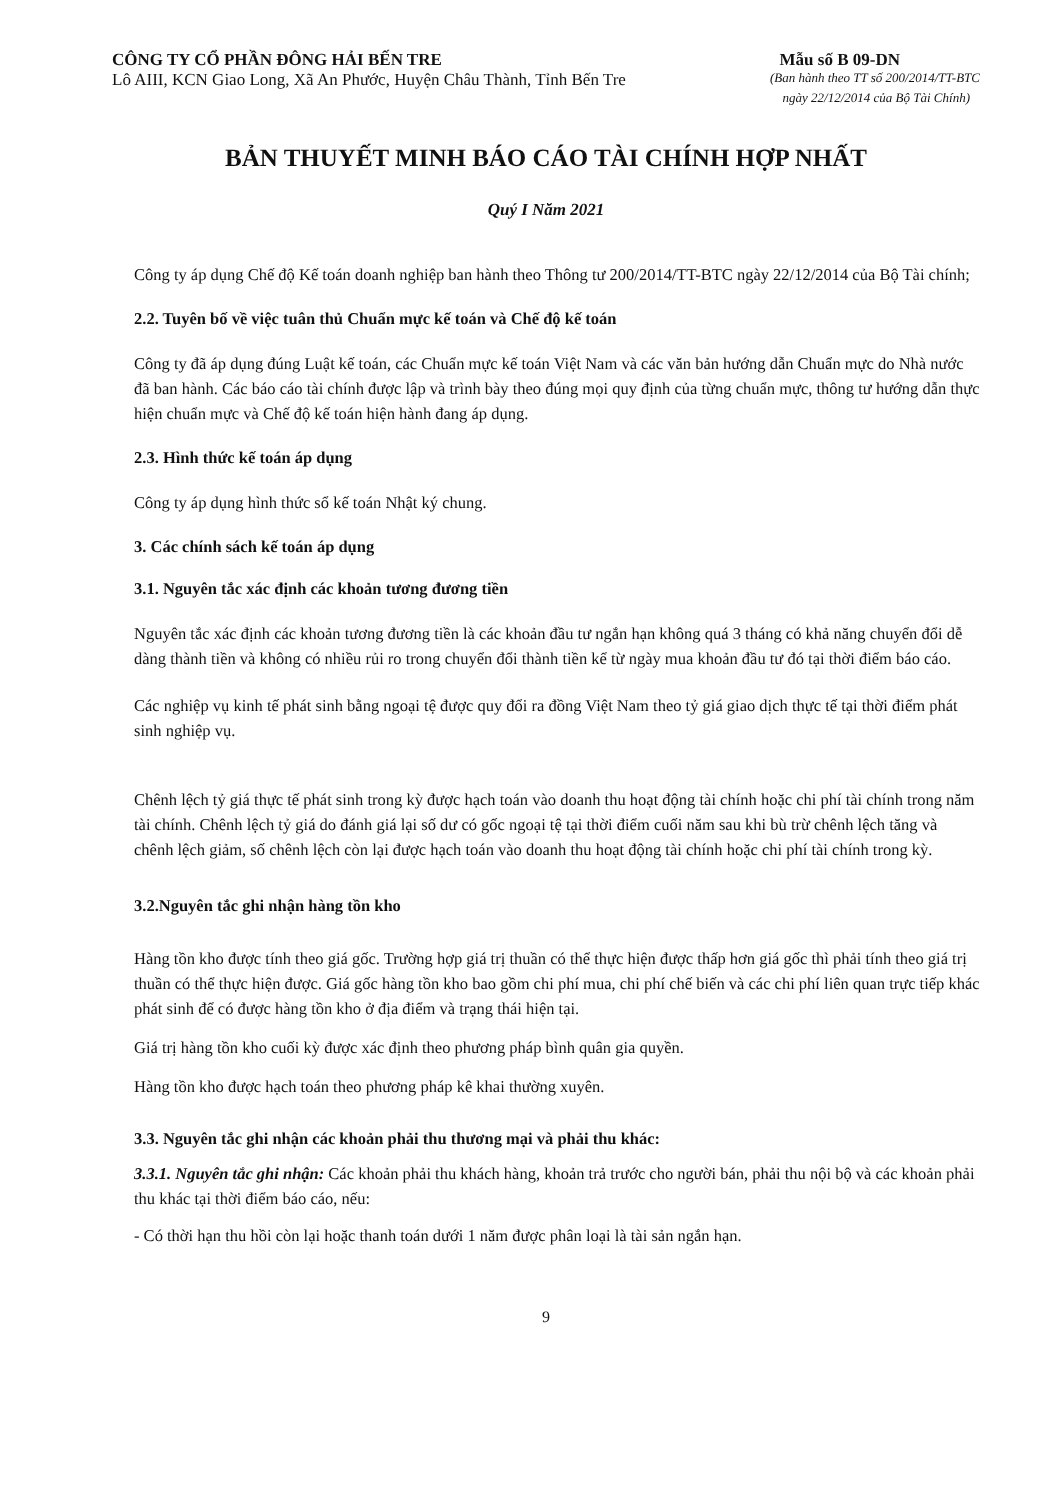CÔNG TY CỔ PHẦN ĐÔNG HẢI BẾN TRE
Mẫu số B 09-DN
Lô AIII, KCN Giao Long, Xã An Phước, Huyện Châu Thành, Tỉnh Bến Tre
(Ban hành theo TT số 200/2014/TT-BTC
ngày 22/12/2014 của Bộ Tài Chính)
BẢN THUYẾT MINH BÁO CÁO TÀI CHÍNH HỢP NHẤT
Quý I Năm 2021
Công ty áp dụng Chế độ Kế toán doanh nghiệp ban hành theo Thông tư 200/2014/TT-BTC ngày 22/12/2014 của Bộ Tài chính;
2.2. Tuyên bố về việc tuân thủ Chuẩn mực kế toán và Chế độ kế toán
Công ty đã áp dụng đúng Luật kế toán, các Chuẩn mực kế toán Việt Nam và các văn bản hướng dẫn Chuẩn mực do Nhà nước đã ban hành. Các báo cáo tài chính được lập và trình bày theo đúng mọi quy định của từng chuẩn mực, thông tư hướng dẫn thực hiện chuẩn mực và Chế độ kế toán hiện hành đang áp dụng.
2.3. Hình thức kế toán áp dụng
Công ty áp dụng hình thức sổ kế toán Nhật ký chung.
3. Các chính sách kế toán áp dụng
3.1. Nguyên tắc xác định các khoản tương đương tiền
Nguyên tắc xác định các khoản tương đương tiền là các khoản đầu tư ngắn hạn không quá 3 tháng có khả năng chuyển đổi dễ dàng thành tiền và không có nhiều rủi ro trong chuyển đổi thành tiền kể từ ngày mua khoản đầu tư đó tại thời điểm báo cáo.
Các nghiệp vụ kinh tế phát sinh bằng ngoại tệ được quy đổi ra đồng Việt Nam theo tỷ giá giao dịch thực tế tại thời điểm phát sinh nghiệp vụ.
Chênh lệch tỷ giá thực tế phát sinh trong kỳ được hạch toán vào doanh thu hoạt động tài chính hoặc chi phí tài chính trong năm tài chính. Chênh lệch tỷ giá do đánh giá lại số dư có gốc ngoại tệ tại thời điểm cuối năm sau khi bù trừ chênh lệch tăng và chênh lệch giảm, số chênh lệch còn lại được hạch toán vào doanh thu hoạt động tài chính hoặc chi phí tài chính trong kỳ.
3.2.Nguyên tắc ghi nhận hàng tồn kho
Hàng tồn kho được tính theo giá gốc. Trường hợp giá trị thuần có thể thực hiện được thấp hơn giá gốc thì phải tính theo giá trị thuần có thể thực hiện được. Giá gốc hàng tồn kho bao gồm chi phí mua, chi phí chế biến và các chi phí liên quan trực tiếp khác phát sinh để có được hàng tồn kho ở địa điểm và trạng thái hiện tại.
Giá trị hàng tồn kho cuối kỳ được xác định theo phương pháp bình quân gia quyền.
Hàng tồn kho được hạch toán theo phương pháp kê khai thường xuyên.
3.3. Nguyên tắc ghi nhận các khoản phải thu thương mại và phải thu khác:
3.3.1. Nguyên tắc ghi nhận: Các khoản phải thu khách hàng, khoản trả trước cho người bán, phải thu nội bộ và các khoản phải thu khác tại thời điểm báo cáo, nếu:
- Có thời hạn thu hồi còn lại hoặc thanh toán dưới 1 năm được phân loại là tài sản ngắn hạn.
9